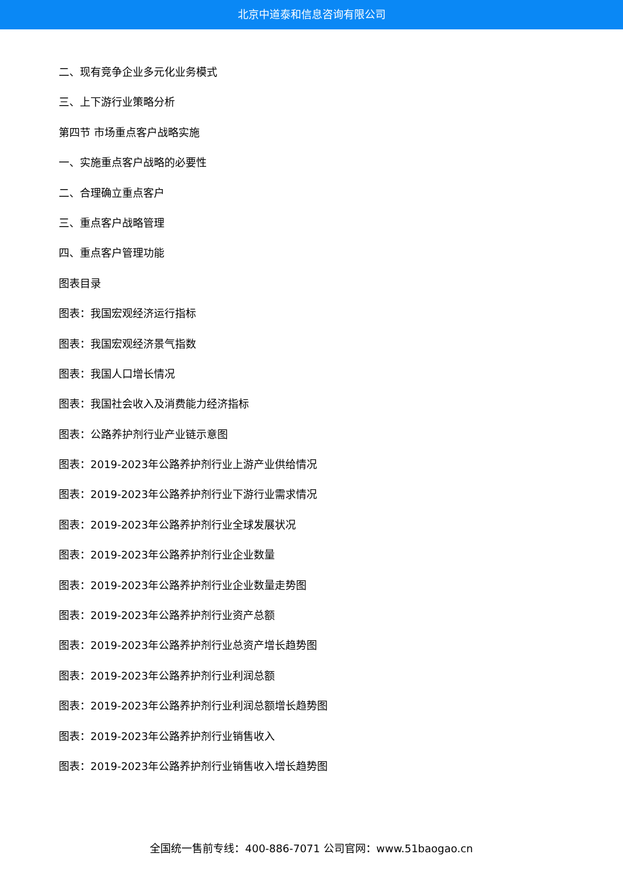北京中道泰和信息咨询有限公司
二、现有竞争企业多元化业务模式
三、上下游行业策略分析
第四节 市场重点客户战略实施
一、实施重点客户战略的必要性
二、合理确立重点客户
三、重点客户战略管理
四、重点客户管理功能
图表目录
图表：我国宏观经济运行指标
图表：我国宏观经济景气指数
图表：我国人口增长情况
图表：我国社会收入及消费能力经济指标
图表：公路养护剂行业产业链示意图
图表：2019-2023年公路养护剂行业上游产业供给情况
图表：2019-2023年公路养护剂行业下游行业需求情况
图表：2019-2023年公路养护剂行业全球发展状况
图表：2019-2023年公路养护剂行业企业数量
图表：2019-2023年公路养护剂行业企业数量走势图
图表：2019-2023年公路养护剂行业资产总额
图表：2019-2023年公路养护剂行业总资产增长趋势图
图表：2019-2023年公路养护剂行业利润总额
图表：2019-2023年公路养护剂行业利润总额增长趋势图
图表：2019-2023年公路养护剂行业销售收入
图表：2019-2023年公路养护剂行业销售收入增长趋势图
全国统一售前专线：400-886-7071 公司官网：www.51baogao.cn